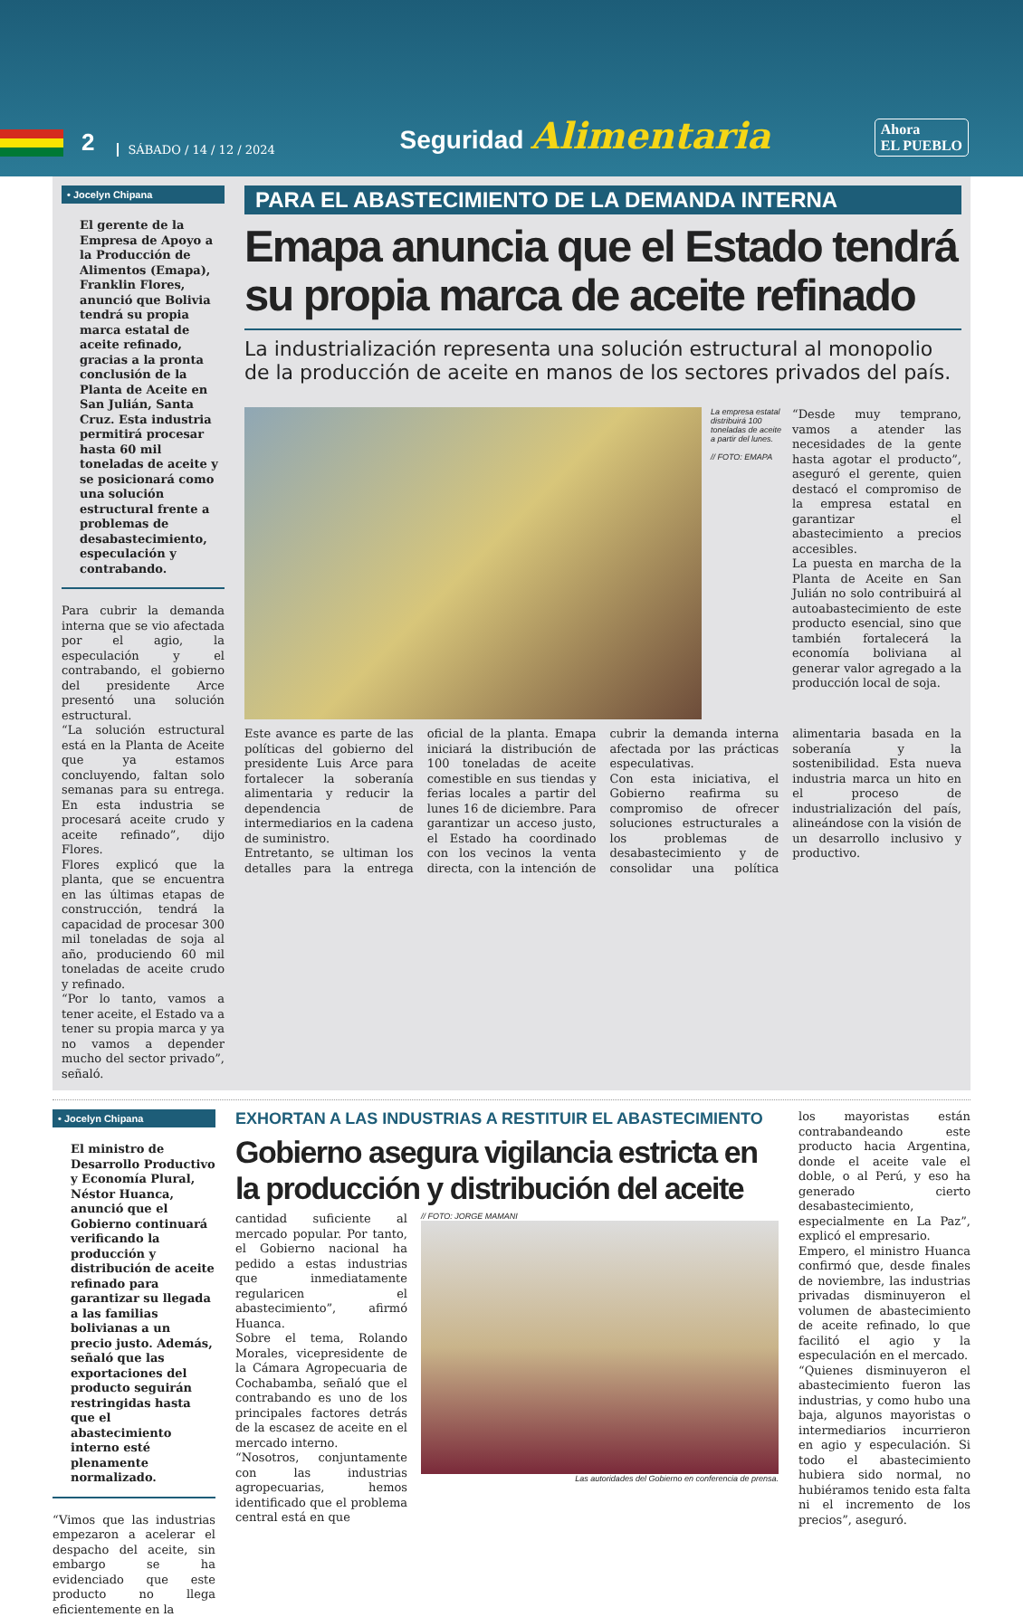2
SÁBADO / 14 / 12 / 2024
Seguridad Alimentaria
Ahora
EL PUEBLO
• Jocelyn Chipana
El gerente de la Empresa de Apoyo a la Producción de Alimentos (Emapa), Franklin Flores, anunció que Bolivia tendrá su propia marca estatal de aceite refinado, gracias a la pronta conclusión de la Planta de Aceite en San Julián, Santa Cruz. Esta industria permitirá procesar hasta 60 mil toneladas de aceite y se posicionará como una solución estructural frente a problemas de desabastecimiento, especulación y contrabando.
Para cubrir la demanda interna que se vio afectada por el agio, la especulación y el contrabando, el gobierno del presidente Arce presentó una solución estructural.
“La solución estructural está en la Planta de Aceite que ya estamos concluyendo, faltan solo semanas para su entrega. En esta industria se procesará aceite crudo y aceite refinado”, dijo Flores.
Flores explicó que la planta, que se encuentra en las últimas etapas de construcción, tendrá la capacidad de procesar 300 mil toneladas de soja al año, produciendo 60 mil toneladas de aceite crudo y refinado.
“Por lo tanto, vamos a tener aceite, el Estado va a tener su propia marca y ya no vamos a depender mucho del sector privado”, señaló.
PARA EL ABASTECIMIENTO DE LA DEMANDA INTERNA
Emapa anuncia que el Estado tendrá su propia marca de aceite refinado
La industrialización representa una solución estructural al monopolio de la producción de aceite en manos de los sectores privados del país.
La empresa estatal distribuirá 100 toneladas de aceite a partir del lunes.
// FOTO: EMAPA
“Desde muy temprano, vamos a atender las necesidades de la gente hasta agotar el producto”, aseguró el gerente, quien destacó el compromiso de la empresa estatal en garantizar el abastecimiento a precios accesibles.
La puesta en marcha de la Planta de Aceite en San Julián no solo contribuirá al autoabastecimiento de este producto esencial, sino que también fortalecerá la economía boliviana al generar valor agregado a la producción local de soja.
Este avance es parte de las políticas del gobierno del presidente Luis Arce para fortalecer la soberanía alimentaria y reducir la dependencia de intermediarios en la cadena de suministro.
Entretanto, se ultiman los detalles para la entrega oficial de la planta. Emapa iniciará la distribución de 100 toneladas de aceite comestible en sus tiendas y ferias locales a partir del lunes 16 de diciembre. Para garantizar un acceso justo, el Estado ha coordinado con los vecinos la venta directa, con la intención de cubrir la demanda interna afectada por las prácticas especulativas.
Con esta iniciativa, el Gobierno reafirma su compromiso de ofrecer soluciones estructurales a los problemas de desabastecimiento y de consolidar una política alimentaria basada en la soberanía y la sostenibilidad. Esta nueva industria marca un hito en el proceso de industrialización del país, alineándose con la visión de un desarrollo inclusivo y productivo.
• Jocelyn Chipana
El ministro de Desarrollo Productivo y Economía Plural, Néstor Huanca, anunció que el Gobierno continuará verificando la producción y distribución de aceite refinado para garantizar su llegada a las familias bolivianas a un precio justo. Además, señaló que las exportaciones del producto seguirán restringidas hasta que el abastecimiento interno esté plenamente normalizado.
“Vimos que las industrias empezaron a acelerar el despacho del aceite, sin embargo se ha evidenciado que este producto no llega eficientemente en la
EXHORTAN A LAS INDUSTRIAS A RESTITUIR EL ABASTECIMIENTO
Gobierno asegura vigilancia estricta en la producción y distribución del aceite
cantidad suficiente al mercado popular. Por tanto, el Gobierno nacional ha pedido a estas industrias que inmediatamente regularicen el abastecimiento”, afirmó Huanca.
Sobre el tema, Rolando Morales, vicepresidente de la Cámara Agropecuaria de Cochabamba, señaló que el contrabando es uno de los principales factores detrás de la escasez de aceite en el mercado interno.
“Nosotros, conjuntamente con las industrias agropecuarias, hemos identificado que el problema central está en que
// FOTO: JORGE MAMANI
Las autoridades del Gobierno en conferencia de prensa.
los mayoristas están contrabandeando este producto hacia Argentina, donde el aceite vale el doble, o al Perú, y eso ha generado cierto desabastecimiento, especialmente en La Paz”, explicó el empresario.
Empero, el ministro Huanca confirmó que, desde finales de noviembre, las industrias privadas disminuyeron el volumen de abastecimiento de aceite refinado, lo que facilitó el agio y la especulación en el mercado.
“Quienes disminuyeron el abastecimiento fueron las industrias, y como hubo una baja, algunos mayoristas o intermediarios incurrieron en agio y especulación. Si todo el abastecimiento hubiera sido normal, no hubiéramos tenido esta falta ni el incremento de los precios”, aseguró.